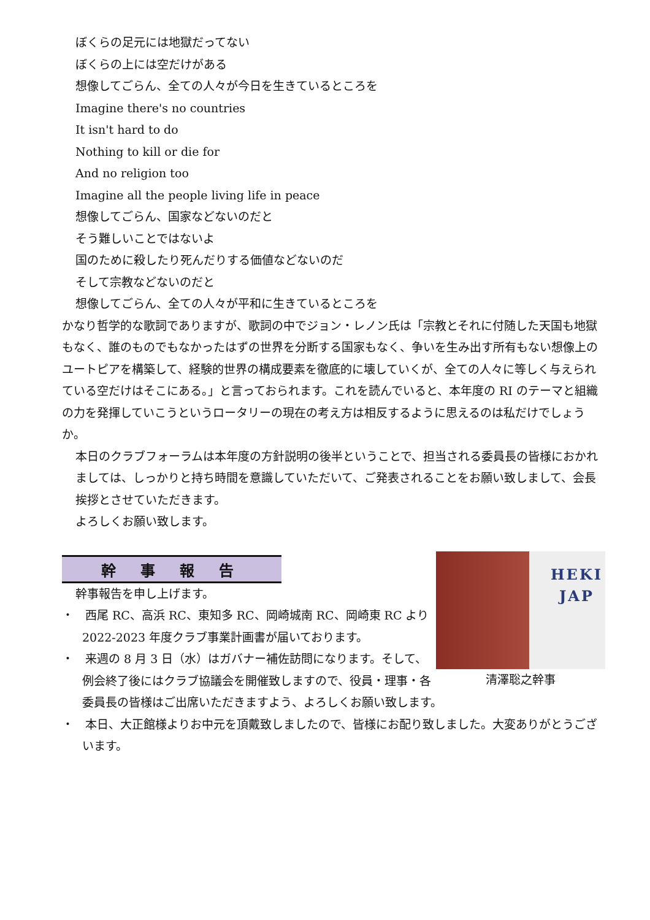ぼくらの足元には地獄だってない
ぼくらの上には空だけがある
想像してごらん、全ての人々が今日を生きているところを
Imagine there's no countries
It isn't hard to do
Nothing to kill or die for
And no religion too
Imagine all the people living life in peace
想像してごらん、国家などないのだと
そう難しいことではないよ
国のために殺したり死んだりする価値などないのだ
そして宗教などないのだと
想像してごらん、全ての人々が平和に生きているところを
かなり哲学的な歌詞でありますが、歌詞の中でジョン・レノン氏は「宗教とそれに付随した天国も地獄もなく、誰のものでもなかったはずの世界を分断する国家もなく、争いを生み出す所有もない想像上のユートピアを構築して、経験的世界の構成要素を徹底的に壊していくが、全ての人々に等しく与えられている空だけはそこにある。」と言っておられます。これを読んでいると、本年度の RI のテーマと組織の力を発揮していこうというロータリーの現在の考え方は相反するように思えるのは私だけでしょうか。
本日のクラブフォーラムは本年度の方針説明の後半ということで、担当される委員長の皆様におかれましては、しっかりと持ち時間を意識していただいて、ご発表されることをお願い致しまして、会長挨拶とさせていただきます。
よろしくお願い致します。
幹事報告
HEKI
JAP
清澤聡之幹事
幹事報告を申し上げます。
・　西尾 RC、高浜 RC、東知多 RC、岡崎城南 RC、岡崎東 RC より 2022-2023 年度クラブ事業計画書が届いております。
・　来週の 8 月 3 日（水）はガバナー補佐訪問になります。そして、例会終了後にはクラブ協議会を開催致しますので、役員・理事・各委員長の皆様はご出席いただきますよう、よろしくお願い致します。
・　本日、大正館様よりお中元を頂戴致しましたので、皆様にお配り致しました。大変ありがとうございます。